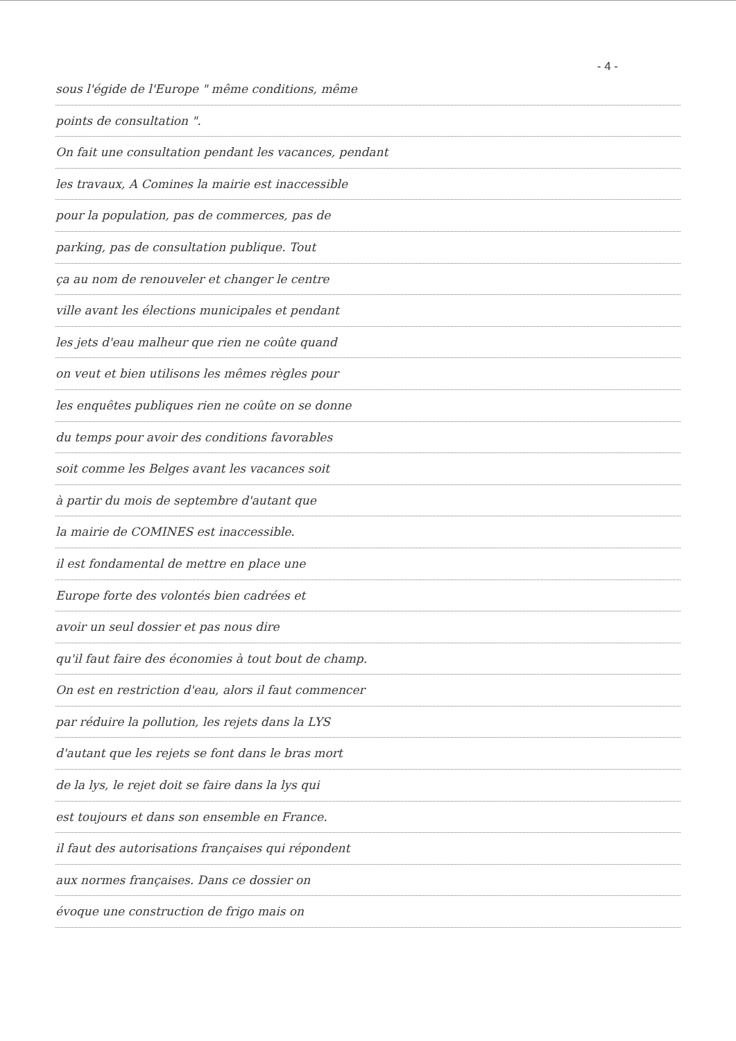- 4 -
sous l'égide de l'Europe " même conditions, même
points de consultation ".
On fait une consultation pendant les vacances, pendant
les travaux, A Comines la mairie est inaccessible
pour la population, pas de commerces, pas de
parking, pas de consultation publique. Tout
ça au nom de renouveler et changer le centre
ville avant les élections municipales et pendant
les jets d'eau malheur que rien ne coûte quand
on veut et bien utilisons les mêmes règles pour
les enquêtes publiques rien ne coûte on se donne
du temps pour avoir des conditions favorables
soit comme les Belges avant les vacances soit
à partir du mois de septembre d'autant que
la mairie de COMINES est inaccessible.
il est fondamental de mettre en place une
Europe forte des volontés bien cadrées et
avoir un seul dossier et pas nous dire
qu'il faut faire des économies à tout bout de champ.
On est en restriction d'eau, alors il faut commencer
par réduire la pollution, les rejets dans la LYS
d'autant que les rejets se font dans le bras mort
de la lys, le rejet doit se faire dans la lys qui
est toujours et dans son ensemble en France.
il faut des autorisations françaises qui répondent
aux normes françaises. Dans ce dossier on
évoque une construction de frigo mais on